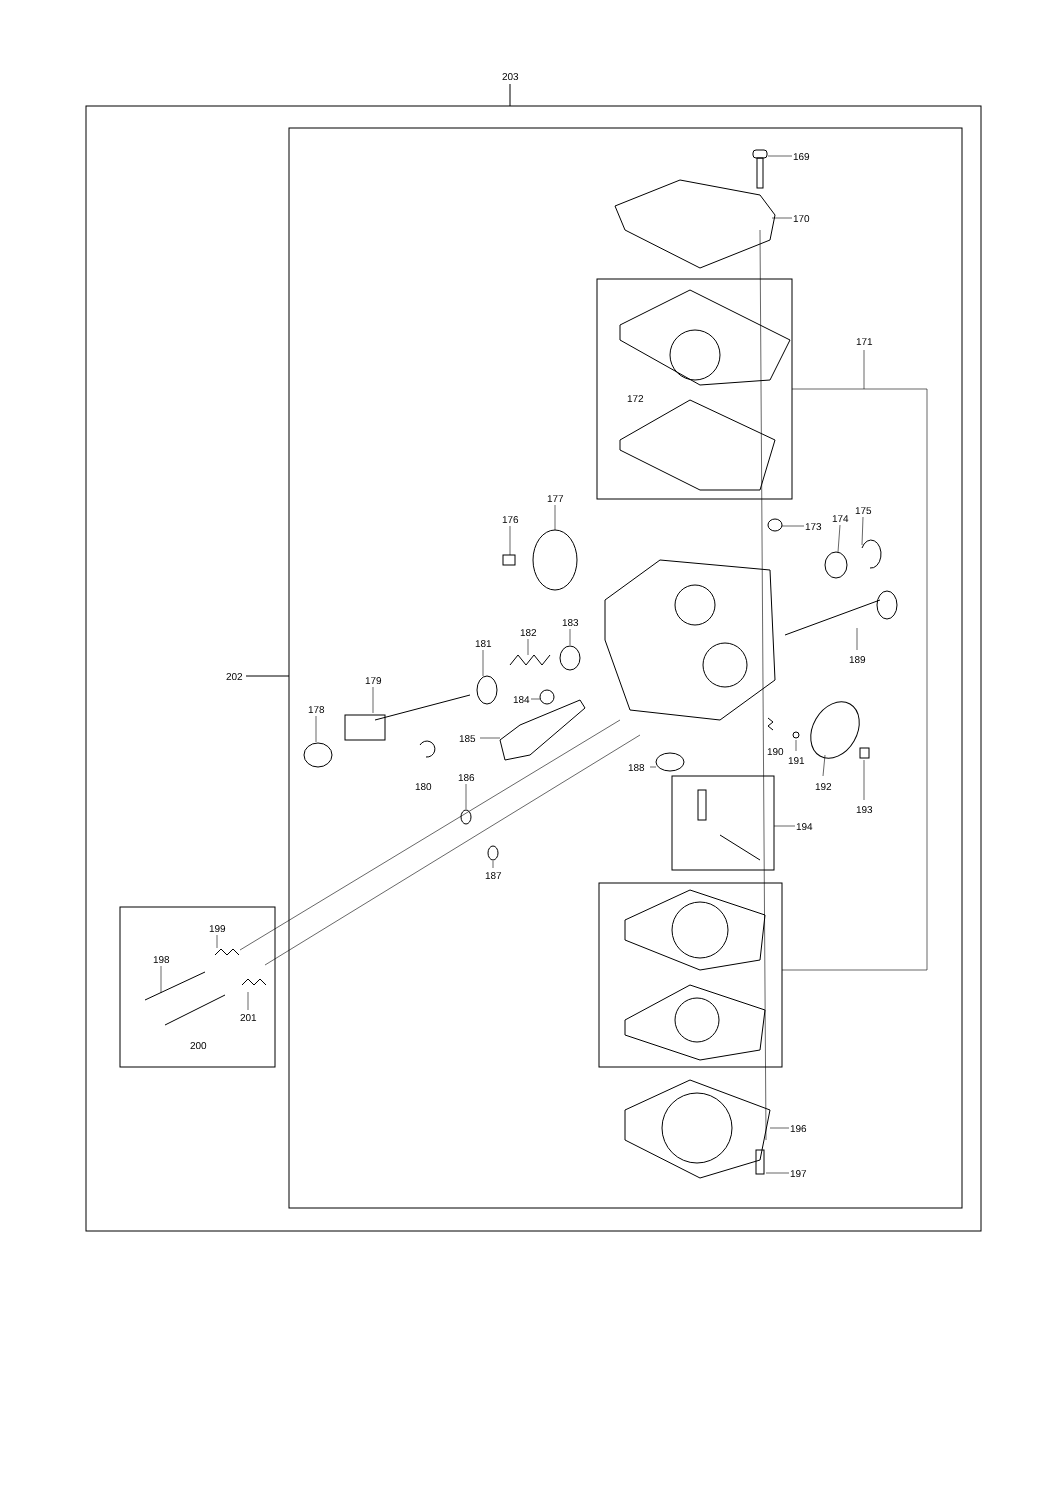203
202
169
170
172
171
177
176
173
174
175
189
183
182
181
179
184
178
185
180
188
190
191
192
193
194
186
187
196
197
199
198
201
200